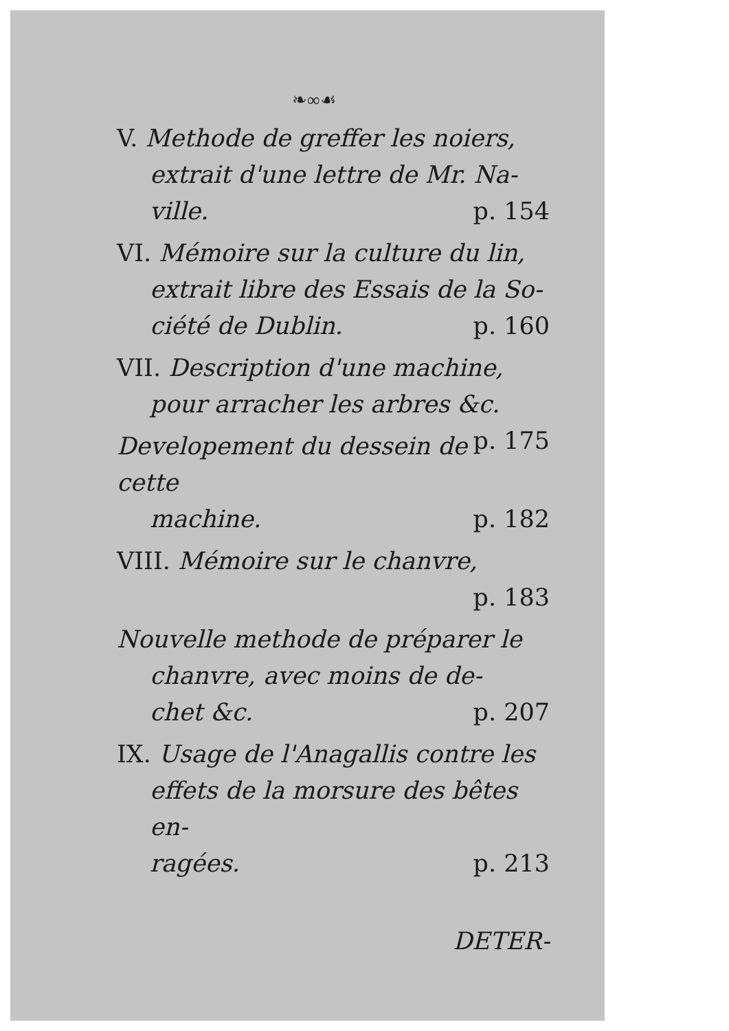❧∞☙
V. Methode de greffer les noiers,
extrait d'une lettre de Mr. Na-
ville. p. 154
VI. Mémoire sur la culture du lin,
extrait libre des Essais de la So-
ciété de Dublin. p. 160
VII. Description d'une machine,
pour arracher les arbres &c. p. 175
Developement du dessein de cette
machine. p. 182
VIII. Mémoire sur le chanvre,
p. 183
Nouvelle methode de préparer le
chanvre, avec moins de de-
chet &c. p. 207
IX. Usage de l'Anagallis contre les
effets de la morsure des bêtes en-
ragées. p. 213
DETER-